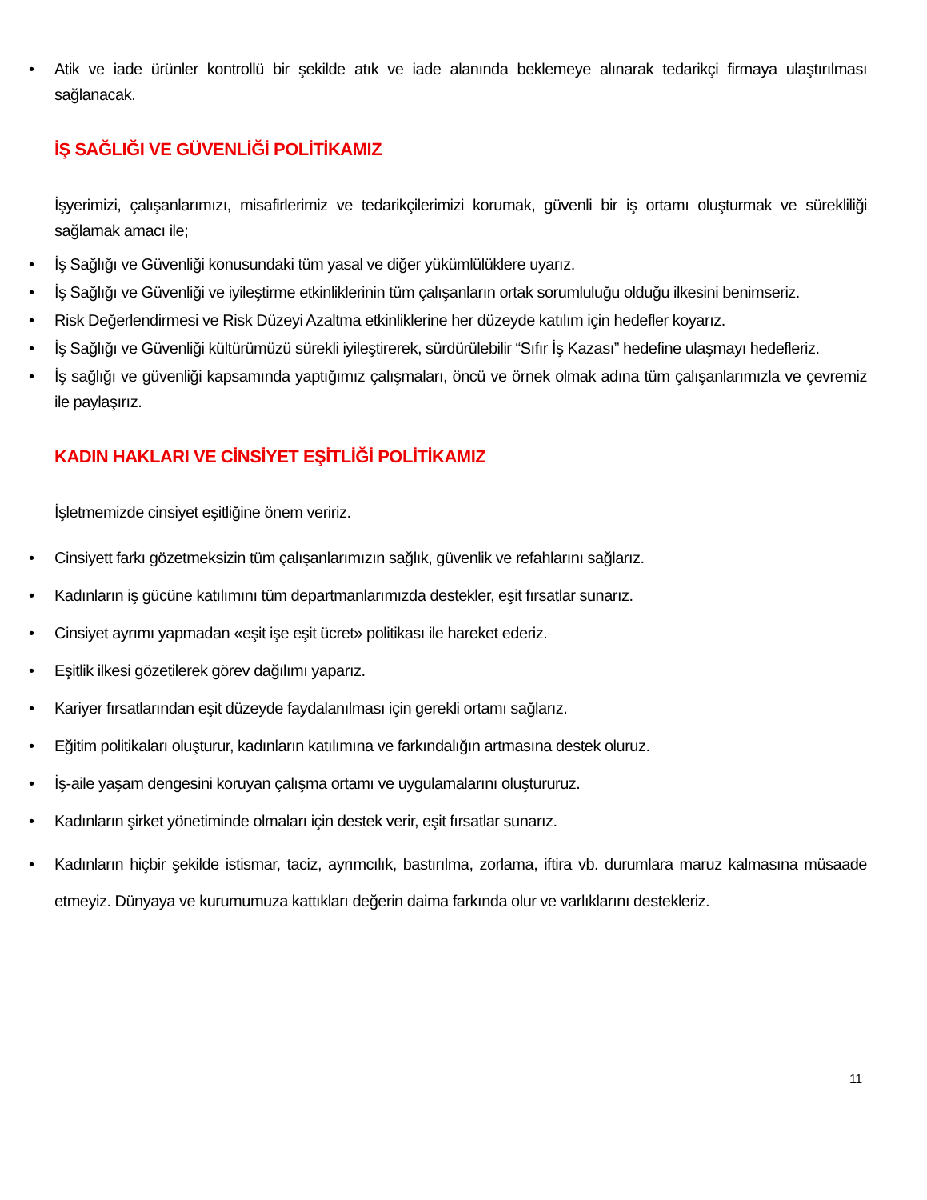• Atik ve iade ürünler kontrollü bir şekilde atık ve iade alanında beklemeye alınarak tedarikçi firmaya ulaştırılması sağlanacak.
İŞ SAĞLIĞI VE GÜVENLİĞİ POLİTİKAMIZ
İşyerimizi, çalışanlarımızı, misafirlerimiz ve tedarikçilerimizi korumak, güvenli bir iş ortamı oluşturmak ve sürekliliği sağlamak amacı ile;
• İş Sağlığı ve Güvenliği konusundaki tüm yasal ve diğer yükümlülüklere uyarız.
• İş Sağlığı ve Güvenliği ve iyileştirme etkinliklerinin tüm çalışanların ortak sorumluluğu olduğu ilkesini benimseriz.
• Risk Değerlendirmesi ve Risk Düzeyi Azaltma etkinliklerine her düzeyde katılım için hedefler koyarız.
• İş Sağlığı ve Güvenliği kültürümüzü sürekli iyileştirerek, sürdürülebilir “Sıfır İş Kazası” hedefine ulaşmayı hedefleriz.
• İş sağlığı ve güvenliği kapsamında yaptığımız çalışmaları, öncü ve örnek olmak adına tüm çalışanlarımızla ve çevremiz ile paylaşırız.
KADIN HAKLARI VE CİNSİYET EŞİTLİĞİ POLİTİKAMIZ
İşletmemizde cinsiyet eşitliğine önem veririz.
• Cinsiyett farkı gözetmeksizin tüm çalışanlarımızın sağlık, güvenlik ve refahlarını sağlarız.
• Kadınların iş gücüne katılımını tüm departmanlarımızda destekler, eşit fırsatlar sunarız.
• Cinsiyet ayrımı yapmadan «eşit işe eşit ücret» politikası ile hareket ederiz.
• Eşitlik ilkesi gözetilerek görev dağılımı yaparız.
• Kariyer fırsatlarından eşit düzeyde faydalanılması için gerekli ortamı sağlarız.
• Eğitim politikaları oluşturur, kadınların katılımına ve farkındalığın artmasına destek oluruz.
• İş-aile yaşam dengesini koruyan çalışma ortamı ve uygulamalarını oluştururuz.
• Kadınların şirket yönetiminde olmaları için destek verir, eşit fırsatlar sunarız.
• Kadınların hiçbir şekilde istismar, taciz, ayrımcılık, bastırılma, zorlama, iftira vb. durumlara maruz kalmasına müsaade etmeyiz. Dünyaya ve kurumumuza kattıkları değerin daima farkında olur ve varlıklarını destekleriz.
11